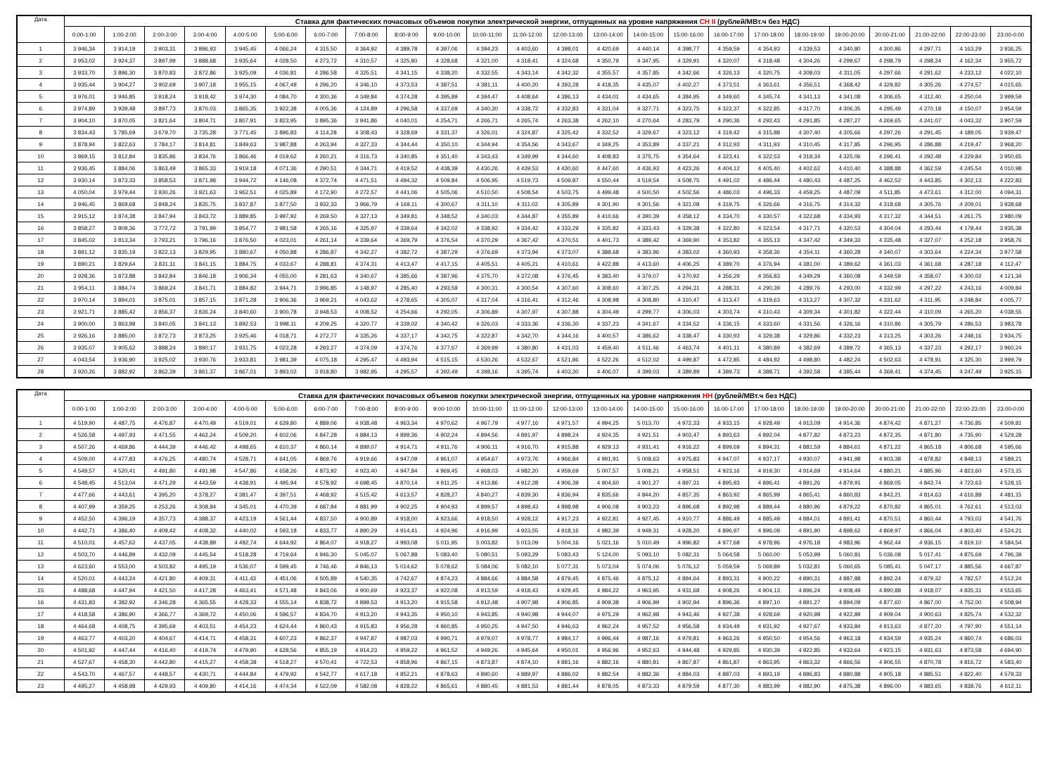| Дата | Ставка для фактических почасовых объемов покупки электрической энергии, отпущенных на уровне напряжения СН II (рублей/МВт.ч без НДС) | | | | | | | | | | | | | | | | | | | | | | | |
| --- | --- | --- | --- | --- | --- | --- | --- | --- | --- | --- | --- | --- | --- | --- | --- | --- | --- | --- | --- | --- | --- | --- | --- | --- |
| | 0:00-1:00 | 1:00-2:00 | 2:00-3:00 | 3:00-4:00 | 4:00-5:00 | 5:00-6:00 | 6:00-7:00 | 7:00-8:00 | 8:00-9:00 | 9:00-10:00 | 10:00-11:00 | 11:00-12:00 | 12:00-13:00 | 13:00-14:00 | 14:00-15:00 | 15:00-16:00 | 16:00-17:00 | 17:00-18:00 | 18:00-19:00 | 19:00-20:00 | 20:00-21:00 | 21:00-22:00 | 22:00-23:00 | 23:00-0:00 |
| 1 | 3 946,34 | 3 914,19 | 3 903,31 | 3 896,93 | 3 945,45 | 4 066,24 | 4 315,50 | 4 364,92 | 4 389,78 | 4 397,06 | 4 394,23 | 4 403,60 | 4 398,01 | 4 420,69 | 4 440,14 | 4 398,77 | 4 359,59 | 4 354,93 | 4 339,53 | 4 340,80 | 4 300,86 | 4 297,71 | 4 163,29 | 3 936,25 |
| 2 | 3 953,02 | 3 924,37 | 3 897,99 | 3 888,68 | 3 935,64 | 4 028,50 | 4 273,72 | 4 310,57 | 4 325,80 | 4 328,68 | 4 321,00 | 4 318,41 | 4 324,68 | 4 350,79 | 4 347,95 | 4 329,91 | 4 320,07 | 4 318,48 | 4 304,26 | 4 299,67 | 4 298,79 | 4 298,24 | 4 162,34 | 3 955,72 |
| 3 | 3 933,70 | 3 896,30 | 3 870,83 | 3 872,86 | 3 925,09 | 4 036,81 | 4 286,58 | 4 325,51 | 4 341,15 | 4 338,20 | 4 332,55 | 4 343,14 | 4 342,32 | 4 355,57 | 4 357,85 | 4 342,66 | 4 326,13 | 4 320,75 | 4 308,03 | 4 311,05 | 4 297,66 | 4 291,62 | 4 233,12 | 4 022,10 |
| 4 | 3 935,44 | 3 904,27 | 3 902,69 | 3 907,18 | 3 955,15 | 4 067,49 | 4 296,20 | 4 346,10 | 4 373,53 | 4 387,51 | 4 381,11 | 4 400,20 | 4 393,28 | 4 418,35 | 4 435,07 | 4 402,27 | 4 373,51 | 4 363,61 | 4 356,51 | 4 368,42 | 4 329,82 | 4 305,26 | 4 274,57 | 4 015,65 |
| 5 | 3 976,01 | 3 946,85 | 3 918,24 | 3 918,42 | 3 974,30 | 4 084,70 | 4 300,36 | 4 349,84 | 4 374,28 | 4 395,89 | 4 394,47 | 4 408,64 | 4 386,13 | 4 434,01 | 4 434,65 | 4 384,95 | 4 349,60 | 4 345,74 | 4 341,13 | 4 341,08 | 4 306,65 | 4 312,40 | 4 250,04 | 3 999,59 |
| 6 | 3 974,89 | 3 939,48 | 3 897,73 | 3 870,03 | 3 865,35 | 3 922,38 | 4 005,36 | 4 124,89 | 4 296,58 | 4 337,69 | 4 340,30 | 4 338,72 | 4 332,83 | 4 331,04 | 4 327,71 | 4 323,75 | 4 322,37 | 4 322,85 | 4 317,70 | 4 306,35 | 4 295,49 | 4 270,18 | 4 150,07 | 3 954,59 |
| 7 | 3 904,10 | 3 870,05 | 3 821,64 | 3 804,71 | 3 807,91 | 3 823,95 | 3 895,36 | 3 941,86 | 4 040,01 | 4 254,71 | 4 266,71 | 4 265,74 | 4 263,38 | 4 262,10 | 4 270,64 | 4 283,79 | 4 290,36 | 4 292,43 | 4 291,85 | 4 287,27 | 4 269,65 | 4 241,07 | 4 043,32 | 3 907,59 |
| 8 | 3 834,43 | 3 785,69 | 3 679,70 | 3 735,28 | 3 771,45 | 3 896,83 | 4 114,28 | 4 308,43 | 4 328,69 | 4 331,37 | 4 326,01 | 4 324,87 | 4 325,42 | 4 332,52 | 4 329,67 | 4 323,12 | 4 319,42 | 4 315,88 | 4 307,40 | 4 305,66 | 4 297,26 | 4 291,45 | 4 189,05 | 3 939,47 |
| 9 | 3 878,94 | 3 822,63 | 3 784,17 | 3 814,81 | 3 849,63 | 3 987,88 | 4 263,94 | 4 327,33 | 4 344,44 | 4 350,10 | 4 344,94 | 4 354,56 | 4 343,67 | 4 349,25 | 4 353,89 | 4 337,21 | 4 312,93 | 4 311,93 | 4 310,45 | 4 317,85 | 4 296,95 | 4 286,88 | 4 219,47 | 3 968,20 |
| 10 | 3 869,15 | 3 812,84 | 3 835,86 | 3 834,76 | 3 866,46 | 4 019,62 | 4 260,21 | 4 316,73 | 4 340,85 | 4 351,40 | 4 343,43 | 4 349,99 | 4 344,60 | 4 408,83 | 4 375,75 | 4 354,64 | 4 323,41 | 4 322,53 | 4 318,34 | 4 325,06 | 4 296,41 | 4 292,48 | 4 229,84 | 3 950,65 |
| 11 | 3 936,45 | 3 884,06 | 3 863,49 | 3 865,33 | 3 919,18 | 4 071,36 | 4 290,51 | 4 344,71 | 4 419,52 | 4 438,39 | 4 430,26 | 4 439,53 | 4 430,60 | 4 447,60 | 4 436,93 | 4 423,26 | 4 404,12 | 4 405,40 | 4 402,62 | 4 410,40 | 4 388,88 | 4 362,59 | 4 245,54 | 4 010,98 |
| 12 | 3 930,14 | 3 873,33 | 3 858,53 | 3 871,98 | 3 944,72 | 4 146,08 | 4 372,74 | 4 471,51 | 4 494,32 | 4 509,84 | 4 506,95 | 4 519,73 | 4 509,87 | 4 550,44 | 4 519,54 | 4 508,75 | 4 491,02 | 4 486,44 | 4 480,43 | 4 487,25 | 4 462,52 | 4 443,85 | 4 302,13 | 4 222,83 |
| 13 | 4 050,04 | 3 979,44 | 3 930,26 | 3 921,63 | 3 962,51 | 4 025,89 | 4 172,90 | 4 272,57 | 4 441,06 | 4 505,06 | 4 510,50 | 4 508,54 | 4 503,75 | 4 499,48 | 4 500,50 | 4 502,56 | 4 486,03 | 4 496,33 | 4 459,25 | 4 487,09 | 4 511,85 | 4 473,61 | 4 312,00 | 4 094,31 |
| 14 | 3 946,45 | 3 869,68 | 3 848,24 | 3 835,75 | 3 837,87 | 3 877,50 | 3 932,33 | 3 966,79 | 4 169,11 | 4 300,67 | 4 311,10 | 4 311,02 | 4 305,89 | 4 301,90 | 4 301,56 | 4 321,08 | 4 319,75 | 4 326,66 | 4 316,75 | 4 314,32 | 4 318,68 | 4 305,76 | 4 209,01 | 3 938,68 |
| 15 | 3 915,12 | 3 874,38 | 3 847,94 | 3 843,72 | 3 889,85 | 3 997,92 | 4 269,50 | 4 327,13 | 4 349,81 | 4 348,52 | 4 340,03 | 4 344,87 | 4 355,89 | 4 410,66 | 4 390,39 | 4 358,12 | 4 334,70 | 4 330,57 | 4 322,68 | 4 334,93 | 4 317,32 | 4 344,51 | 4 261,75 | 3 980,09 |
| 16 | 3 858,27 | 3 809,36 | 3 772,72 | 3 791,99 | 3 854,77 | 3 981,58 | 4 265,16 | 4 325,97 | 4 339,64 | 4 342,02 | 4 338,92 | 4 334,42 | 4 333,29 | 4 335,82 | 4 333,43 | 4 329,38 | 4 322,80 | 4 323,54 | 4 317,71 | 4 320,53 | 4 304,04 | 4 293,44 | 4 178,44 | 3 935,38 |
| 17 | 3 845,02 | 3 813,34 | 3 793,21 | 3 796,16 | 3 876,50 | 4 023,01 | 4 261,14 | 4 339,64 | 4 369,79 | 4 376,54 | 4 370,29 | 4 367,42 | 4 370,51 | 4 401,73 | 4 389,42 | 4 369,90 | 4 353,82 | 4 355,13 | 4 347,42 | 4 349,33 | 4 335,48 | 4 327,07 | 4 252,18 | 3 958,76 |
| 18 | 3 891,12 | 3 835,19 | 3 822,13 | 3 829,95 | 3 880,67 | 4 050,88 | 4 286,87 | 4 342,27 | 4 382,72 | 4 387,29 | 4 376,69 | 4 373,94 | 4 373,07 | 4 388,68 | 4 383,96 | 4 383,02 | 4 360,93 | 4 358,36 | 4 354,11 | 4 360,28 | 4 340,07 | 4 303,64 | 4 224,34 | 3 977,58 |
| 19 | 3 890,21 | 3 829,64 | 3 831,11 | 3 841,15 | 3 884,75 | 4 033,67 | 4 288,81 | 4 374,31 | 4 413,47 | 4 417,15 | 4 405,51 | 4 405,21 | 4 410,61 | 4 422,88 | 4 413,60 | 4 406,25 | 4 389,70 | 4 376,94 | 4 381,00 | 4 389,62 | 4 361,03 | 4 361,68 | 4 287,18 | 4 112,47 |
| 20 | 3 928,36 | 3 873,88 | 3 842,84 | 3 846,18 | 3 906,34 | 4 055,00 | 4 281,63 | 4 340,67 | 4 385,66 | 4 387,96 | 4 375,70 | 4 372,08 | 4 376,45 | 4 383,40 | 4 379,07 | 4 370,92 | 4 356,29 | 4 356,83 | 4 349,29 | 4 360,08 | 4 349,59 | 4 358,07 | 4 300,02 | 4 121,34 |
| 21 | 3 954,11 | 3 884,74 | 3 869,24 | 3 841,71 | 3 884,82 | 3 944,71 | 3 996,85 | 4 148,97 | 4 285,40 | 4 293,59 | 4 300,31 | 4 300,54 | 4 307,60 | 4 308,60 | 4 307,25 | 4 294,31 | 4 288,31 | 4 290,39 | 4 289,76 | 4 293,00 | 4 332,99 | 4 297,22 | 4 243,16 | 4 009,84 |
| 22 | 3 970,14 | 3 894,01 | 3 875,01 | 3 857,15 | 3 871,28 | 3 906,36 | 3 969,21 | 4 043,62 | 4 278,65 | 4 305,07 | 4 317,04 | 4 316,41 | 4 312,46 | 4 308,98 | 4 308,80 | 4 310,47 | 4 313,47 | 4 319,63 | 4 313,27 | 4 307,32 | 4 331,62 | 4 311,95 | 4 248,84 | 4 005,77 |
| 23 | 3 921,71 | 3 885,42 | 3 856,37 | 3 836,24 | 3 840,60 | 3 900,78 | 3 948,53 | 4 008,52 | 4 254,66 | 4 292,05 | 4 306,89 | 4 307,97 | 4 307,88 | 4 304,49 | 4 299,77 | 4 306,03 | 4 303,74 | 4 310,43 | 4 309,34 | 4 301,82 | 4 322,44 | 4 310,09 | 4 265,20 | 4 038,55 |
| 24 | 3 900,00 | 3 863,98 | 3 840,05 | 3 841,13 | 3 892,53 | 3 998,11 | 4 209,25 | 4 320,77 | 4 339,02 | 4 340,42 | 4 326,03 | 4 333,36 | 4 336,30 | 4 337,23 | 4 341,67 | 4 334,52 | 4 336,15 | 4 333,60 | 4 331,56 | 4 326,16 | 4 310,86 | 4 305,79 | 4 286,53 | 3 983,78 |
| 25 | 3 926,16 | 3 885,00 | 3 872,73 | 3 873,25 | 3 925,46 | 4 018,71 | 4 272,77 | 4 335,26 | 4 337,17 | 4 342,75 | 4 322,87 | 4 342,70 | 4 344,16 | 4 400,57 | 4 386,62 | 4 338,47 | 4 330,93 | 4 329,38 | 4 329,86 | 4 332,23 | 4 313,25 | 4 303,26 | 4 248,16 | 3 934,75 |
| 26 | 3 935,07 | 3 905,62 | 3 888,24 | 3 890,17 | 3 931,75 | 4 023,28 | 4 293,27 | 4 374,09 | 4 374,76 | 4 377,67 | 4 369,99 | 4 380,80 | 4 431,03 | 4 459,40 | 4 511,46 | 4 463,74 | 4 401,11 | 4 380,89 | 4 382,69 | 4 389,72 | 4 365,13 | 4 337,23 | 4 292,17 | 3 960,24 |
| 27 | 4 043,54 | 3 936,90 | 3 925,02 | 3 930,76 | 3 933,81 | 3 981,39 | 4 075,18 | 4 295,47 | 4 493,94 | 4 515,15 | 4 530,26 | 4 532,67 | 4 521,86 | 4 522,26 | 4 512,02 | 4 499,87 | 4 472,85 | 4 484,92 | 4 498,80 | 4 482,24 | 4 502,63 | 4 478,91 | 4 325,30 | 3 999,79 |
| 28 | 3 920,26 | 3 882,92 | 3 862,39 | 3 861,37 | 3 867,01 | 3 893,02 | 3 918,80 | 3 982,95 | 4 295,57 | 4 392,49 | 4 398,16 | 4 395,74 | 4 403,30 | 4 406,07 | 4 399,03 | 4 389,89 | 4 389,73 | 4 388,71 | 4 392,58 | 4 385,44 | 4 369,41 | 4 374,45 | 4 247,49 | 3 925,15 |
| Дата | Ставка для фактических почасовых объемов покупки электрической энергии, отпущенных на уровне напряжения НН (рублей/МВт.ч без НДС) | | | | | | | | | | | | | | | | | | | | | | | |
| --- | --- | --- | --- | --- | --- | --- | --- | --- | --- | --- | --- | --- | --- | --- | --- | --- | --- | --- | --- | --- | --- | --- | --- | --- |
| | 0:00-1:00 | 1:00-2:00 | 2:00-3:00 | 3:00-4:00 | 4:00-5:00 | 5:00-6:00 | 6:00-7:00 | 7:00-8:00 | 8:00-9:00 | 9:00-10:00 | 10:00-11:00 | 11:00-12:00 | 12:00-13:00 | 13:00-14:00 | 14:00-15:00 | 15:00-16:00 | 16:00-17:00 | 17:00-18:00 | 18:00-19:00 | 19:00-20:00 | 20:00-21:00 | 21:00-22:00 | 22:00-23:00 | 23:00-0:00 |
| 1 | 4 519,90 | 4 487,75 | 4 476,87 | 4 470,49 | 4 519,01 | 4 639,80 | 4 889,06 | 4 938,48 | 4 963,34 | 4 970,62 | 4 967,79 | 4 977,16 | 4 971,57 | 4 994,25 | 5 013,70 | 4 972,33 | 4 933,15 | 4 928,49 | 4 913,09 | 4 914,36 | 4 874,42 | 4 871,27 | 4 736,85 | 4 509,81 |
| 2 | 4 526,58 | 4 497,93 | 4 471,55 | 4 462,24 | 4 509,20 | 4 602,06 | 4 847,28 | 4 884,13 | 4 899,36 | 4 902,24 | 4 894,56 | 4 891,97 | 4 898,24 | 4 924,35 | 4 921,51 | 4 903,47 | 4 893,63 | 4 892,04 | 4 877,82 | 4 873,23 | 4 872,35 | 4 871,80 | 4 735,90 | 4 529,28 |
| 3 | 4 507,26 | 4 469,86 | 4 444,39 | 4 446,42 | 4 498,65 | 4 610,37 | 4 860,14 | 4 899,07 | 4 914,71 | 4 911,76 | 4 906,11 | 4 916,70 | 4 915,88 | 4 929,13 | 4 931,41 | 4 916,22 | 4 899,69 | 4 894,31 | 4 881,59 | 4 884,61 | 4 871,22 | 4 865,18 | 4 806,68 | 4 595,66 |
| 4 | 4 509,00 | 4 477,83 | 4 476,25 | 4 480,74 | 4 528,71 | 4 641,05 | 4 869,76 | 4 919,66 | 4 947,09 | 4 961,07 | 4 954,67 | 4 973,76 | 4 966,84 | 4 991,91 | 5 008,63 | 4 975,83 | 4 947,07 | 4 937,17 | 4 930,07 | 4 941,98 | 4 903,38 | 4 878,82 | 4 848,13 | 4 589,21 |
| 5 | 4 549,57 | 4 520,41 | 4 491,80 | 4 491,98 | 4 547,86 | 4 658,26 | 4 873,92 | 4 923,40 | 4 947,84 | 4 969,45 | 4 968,03 | 4 982,20 | 4 959,69 | 5 007,57 | 5 008,21 | 4 958,51 | 4 923,16 | 4 919,30 | 4 914,69 | 4 914,64 | 4 880,21 | 4 885,96 | 4 823,60 | 4 573,15 |
| 6 | 4 548,45 | 4 513,04 | 4 471,29 | 4 443,59 | 4 438,91 | 4 495,94 | 4 578,92 | 4 698,45 | 4 870,14 | 4 911,25 | 4 913,86 | 4 912,28 | 4 906,39 | 4 904,60 | 4 901,27 | 4 897,31 | 4 895,93 | 4 896,41 | 4 891,26 | 4 879,91 | 4 869,05 | 4 843,74 | 4 723,63 | 4 528,15 |
| 7 | 4 477,66 | 4 443,61 | 4 395,20 | 4 378,27 | 4 381,47 | 4 397,51 | 4 468,92 | 4 515,42 | 4 613,57 | 4 828,27 | 4 840,27 | 4 839,30 | 4 836,94 | 4 835,66 | 4 844,20 | 4 857,35 | 4 863,92 | 4 865,99 | 4 865,41 | 4 860,83 | 4 843,21 | 4 814,63 | 4 616,88 | 4 481,15 |
| 8 | 4 407,99 | 4 359,25 | 4 253,26 | 4 308,84 | 4 345,01 | 4 470,39 | 4 687,84 | 4 881,99 | 4 902,25 | 4 904,93 | 4 899,57 | 4 898,43 | 4 898,98 | 4 906,08 | 4 903,23 | 4 896,68 | 4 892,98 | 4 889,44 | 4 880,96 | 4 879,22 | 4 870,82 | 4 865,01 | 4 762,61 | 4 513,03 |
| 9 | 4 452,50 | 4 396,19 | 4 357,73 | 4 388,37 | 4 423,19 | 4 561,44 | 4 837,50 | 4 900,89 | 4 918,00 | 4 923,66 | 4 918,50 | 4 928,12 | 4 917,23 | 4 922,81 | 4 927,45 | 4 910,77 | 4 886,49 | 4 885,49 | 4 884,01 | 4 891,41 | 4 870,51 | 4 860,44 | 4 793,03 | 4 541,76 |
| 10 | 4 442,71 | 4 386,40 | 4 409,42 | 4 408,32 | 4 440,02 | 4 593,18 | 4 833,77 | 4 890,29 | 4 914,41 | 4 924,96 | 4 916,99 | 4 923,55 | 4 918,16 | 4 982,39 | 4 949,31 | 4 928,20 | 4 896,97 | 4 896,09 | 4 891,90 | 4 898,62 | 4 869,97 | 4 866,04 | 4 803,40 | 4 524,21 |
| 11 | 4 510,01 | 4 457,62 | 4 437,05 | 4 438,89 | 4 492,74 | 4 644,92 | 4 864,07 | 4 918,27 | 4 993,08 | 5 011,95 | 5 003,82 | 5 013,09 | 5 004,16 | 5 021,16 | 5 010,49 | 4 996,82 | 4 977,68 | 4 978,96 | 4 976,18 | 4 983,96 | 4 962,44 | 4 936,15 | 4 819,10 | 4 584,54 |
| 12 | 4 503,70 | 4 446,89 | 4 432,09 | 4 445,54 | 4 518,28 | 4 719,64 | 4 946,30 | 5 045,07 | 5 067,88 | 5 083,40 | 5 080,51 | 5 093,29 | 5 083,43 | 5 124,00 | 5 093,10 | 5 082,31 | 5 064,58 | 5 060,00 | 5 053,99 | 5 060,81 | 5 036,08 | 5 017,41 | 4 875,69 | 4 796,39 |
| 13 | 4 623,60 | 4 553,00 | 4 503,82 | 4 495,19 | 4 536,07 | 4 599,45 | 4 746,46 | 4 846,13 | 5 014,62 | 5 078,62 | 5 084,06 | 5 082,10 | 5 077,31 | 5 073,04 | 5 074,06 | 5 076,12 | 5 059,59 | 5 069,89 | 5 032,81 | 5 060,65 | 5 085,41 | 5 047,17 | 4 885,56 | 4 667,87 |
| 14 | 4 520,01 | 4 443,24 | 4 421,80 | 4 409,31 | 4 411,43 | 4 451,06 | 4 505,89 | 4 540,35 | 4 742,67 | 4 874,23 | 4 884,66 | 4 884,58 | 4 879,45 | 4 875,46 | 4 875,12 | 4 894,64 | 4 893,31 | 4 900,22 | 4 890,31 | 4 887,88 | 4 892,24 | 4 879,32 | 4 782,57 | 4 512,24 |
| 15 | 4 488,68 | 4 447,94 | 4 421,50 | 4 417,28 | 4 463,41 | 4 571,48 | 4 843,06 | 4 900,69 | 4 923,37 | 4 922,08 | 4 913,59 | 4 918,43 | 4 929,45 | 4 984,22 | 4 963,95 | 4 931,68 | 4 908,26 | 4 904,13 | 4 896,24 | 4 908,49 | 4 890,88 | 4 918,07 | 4 835,31 | 4 553,65 |
| 16 | 4 431,83 | 4 382,92 | 4 346,28 | 4 365,55 | 4 428,33 | 4 555,14 | 4 838,72 | 4 899,53 | 4 913,20 | 4 915,58 | 4 912,48 | 4 907,98 | 4 906,85 | 4 909,38 | 4 906,99 | 4 902,94 | 4 896,36 | 4 897,10 | 4 891,27 | 4 894,09 | 4 877,60 | 4 867,00 | 4 752,00 | 4 508,94 |
| 17 | 4 418,58 | 4 386,90 | 4 366,77 | 4 369,72 | 4 450,06 | 4 596,57 | 4 834,70 | 4 913,20 | 4 943,35 | 4 950,10 | 4 943,85 | 4 940,98 | 4 944,07 | 4 975,29 | 4 962,98 | 4 943,46 | 4 927,38 | 4 928,69 | 4 920,98 | 4 922,89 | 4 909,04 | 4 900,63 | 4 825,74 | 4 532,32 |
| 18 | 4 464,68 | 4 408,75 | 4 395,69 | 4 403,51 | 4 454,23 | 4 624,44 | 4 860,43 | 4 915,83 | 4 956,28 | 4 960,85 | 4 950,25 | 4 947,50 | 4 946,63 | 4 962,24 | 4 957,52 | 4 956,58 | 4 934,49 | 4 931,92 | 4 927,67 | 4 933,84 | 4 913,63 | 4 877,20 | 4 797,90 | 4 551,14 |
| 19 | 4 463,77 | 4 403,20 | 4 404,67 | 4 414,71 | 4 458,31 | 4 607,23 | 4 862,37 | 4 947,87 | 4 987,03 | 4 990,71 | 4 979,07 | 4 978,77 | 4 984,17 | 4 996,44 | 4 987,16 | 4 979,81 | 4 963,26 | 4 950,50 | 4 954,56 | 4 963,18 | 4 934,59 | 4 935,24 | 4 860,74 | 4 686,03 |
| 20 | 4 501,92 | 4 447,44 | 4 416,40 | 4 419,74 | 4 479,90 | 4 628,56 | 4 855,19 | 4 914,23 | 4 959,22 | 4 961,52 | 4 949,26 | 4 945,64 | 4 950,01 | 4 956,96 | 4 952,63 | 4 944,48 | 4 929,85 | 4 930,39 | 4 922,85 | 4 933,64 | 4 923,15 | 4 931,63 | 4 873,58 | 4 694,90 |
| 21 | 4 527,67 | 4 458,30 | 4 442,80 | 4 415,27 | 4 458,38 | 4 518,27 | 4 570,41 | 4 722,53 | 4 858,96 | 4 867,15 | 4 873,87 | 4 874,10 | 4 881,16 | 4 882,16 | 4 880,81 | 4 867,87 | 4 861,87 | 4 863,95 | 4 863,32 | 4 866,56 | 4 906,55 | 4 870,78 | 4 816,72 | 4 583,40 |
| 22 | 4 543,70 | 4 467,57 | 4 448,57 | 4 430,71 | 4 444,84 | 4 479,92 | 4 542,77 | 4 617,18 | 4 852,21 | 4 878,63 | 4 890,60 | 4 889,97 | 4 886,02 | 4 882,54 | 4 882,36 | 4 884,03 | 4 887,03 | 4 893,19 | 4 886,83 | 4 880,88 | 4 905,18 | 4 885,51 | 4 822,40 | 4 579,33 |
| 23 | 4 495,27 | 4 458,98 | 4 429,93 | 4 409,80 | 4 414,16 | 4 474,34 | 4 522,09 | 4 582,08 | 4 828,22 | 4 865,61 | 4 880,45 | 4 881,53 | 4 881,44 | 4 878,05 | 4 873,33 | 4 879,59 | 4 877,30 | 4 883,99 | 4 882,90 | 4 875,38 | 4 896,00 | 4 883,65 | 4 838,76 | 4 612,11 |